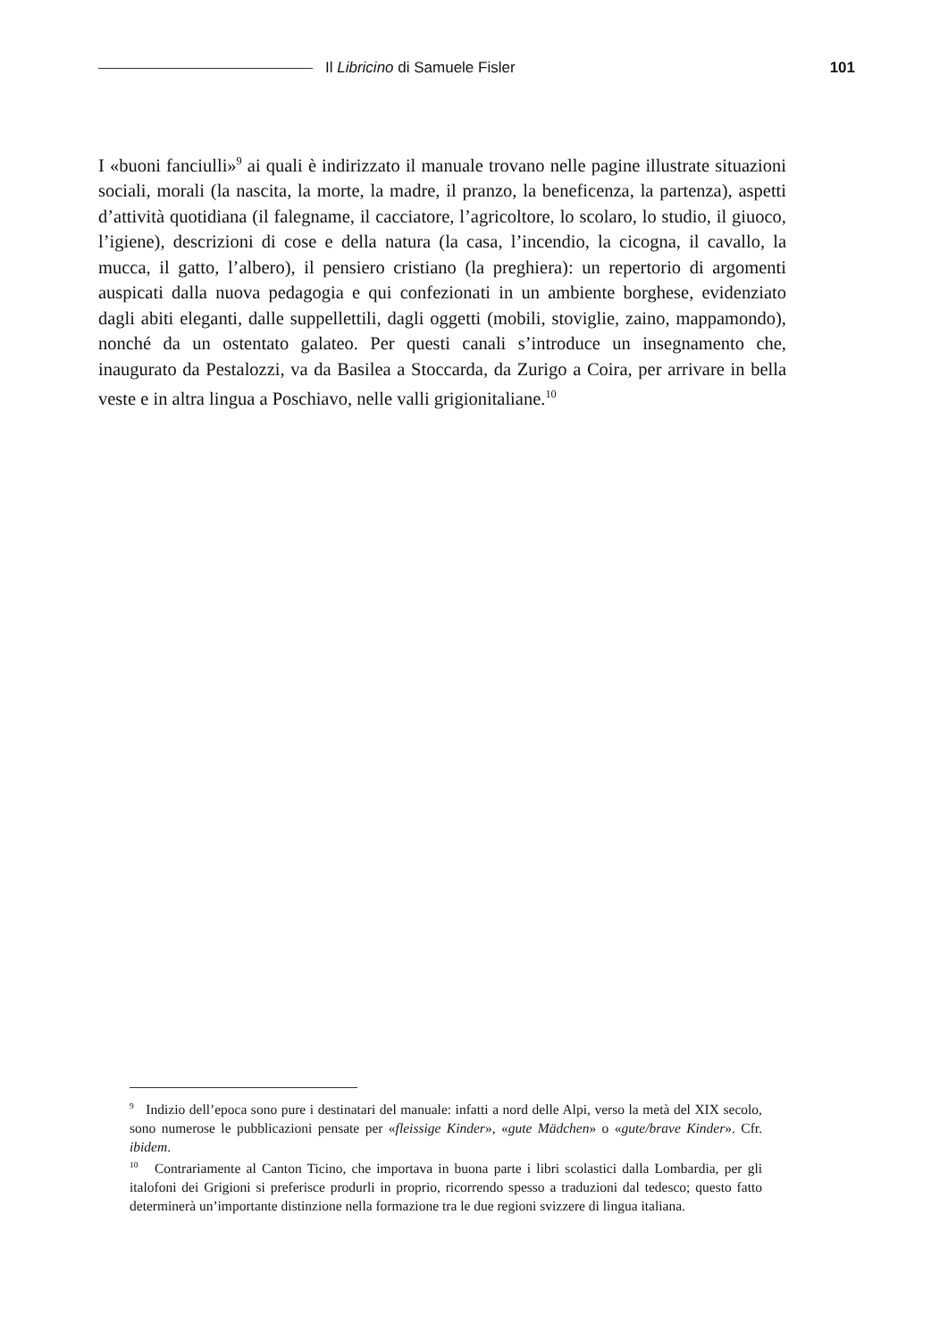Il Libricino di Samuele Fisler 101
I «buoni fanciulli»<sup>9</sup> ai quali è indirizzato il manuale trovano nelle pagine illustrate situazioni sociali, morali (la nascita, la morte, la madre, il pranzo, la beneficenza, la partenza), aspetti d’attività quotidiana (il falegname, il cacciatore, l’agricoltore, lo scolaro, lo studio, il giuoco, l’igiene), descrizioni di cose e della natura (la casa, l’incendio, la cicogna, il cavallo, la mucca, il gatto, l’albero), il pensiero cristiano (la preghiera): un repertorio di argomenti auspicati dalla nuova pedagogia e qui confezionati in un ambiente borghese, evidenziato dagli abiti eleganti, dalle suppellettili, dagli oggetti (mobili, stoviglie, zaino, mappamondo), nonché da un ostentato galateo. Per questi canali s’introduce un insegnamento che, inaugurato da Pestalozzi, va da Basilea a Stoccarda, da Zurigo a Coira, per arrivare in bella veste e in altra lingua a Poschiavo, nelle valli grigionitaliane.<sup>10</sup>
<sup>9</sup> Indizio dell’epoca sono pure i destinatari del manuale: infatti a nord delle Alpi, verso la metà del XIX secolo, sono numerose le pubblicazioni pensate per «fleissige Kinder», «gute Mädchen» o «gute/brave Kinder». Cfr. ibidem.
<sup>10</sup> Contrariamente al Canton Ticino, che importava in buona parte i libri scolastici dalla Lombardia, per gli italofoni dei Grigioni si preferisce produrli in proprio, ricorrendo spesso a traduzioni dal tedesco; questo fatto determinerà un’importante distinzione nella formazione tra le due regioni svizzere di lingua italiana.